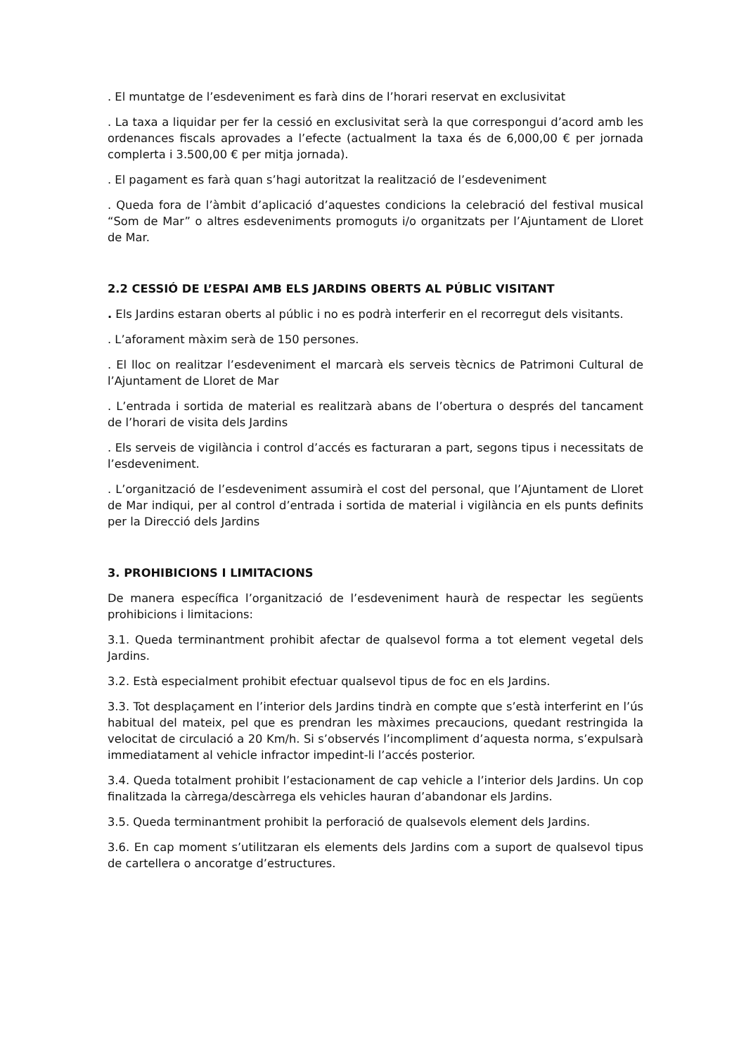. El muntatge de l’esdeveniment es farà dins de l’horari reservat en exclusivitat
. La taxa a liquidar per fer la cessió en exclusivitat serà la que correspongui d’acord amb les ordenances fiscals aprovades a l’efecte (actualment la taxa és de 6,000,00 € per jornada complerta i 3.500,00 € per mitja jornada).
. El pagament es farà quan s’hagi autoritzat la realització de l’esdeveniment
. Queda fora de l’àmbit d’aplicació d’aquestes condicions la celebració del festival musical “Som de Mar” o altres esdeveniments promoguts i/o organitzats per l’Ajuntament de Lloret de Mar.
2.2 CESSIÓ DE L’ESPAI AMB ELS JARDINS OBERTS AL PÚBLIC VISITANT
. Els Jardins estaran oberts al públic i no es podrà interferir en el recorregut dels visitants.
. L’aforament màxim serà de 150 persones.
. El lloc on realitzar l’esdeveniment el marcarà els serveis tècnics de Patrimoni Cultural de l’Ajuntament de Lloret de Mar
. L’entrada i sortida de material es realitzarà abans de l’obertura o després del tancament de l’horari de visita dels Jardins
. Els serveis de vigilància i control d’accés es facturaran a part, segons tipus i necessitats de l’esdeveniment.
. L’organització de l’esdeveniment assumirà el cost del personal, que l’Ajuntament de Lloret de Mar indiqui, per al control d’entrada i sortida de material i vigilància en els punts definits per la Direcció dels Jardins
3. PROHIBICIONS I LIMITACIONS
De manera específica l’organització de l’esdeveniment haurà de respectar les següents prohibicions i limitacions:
3.1. Queda terminantment prohibit afectar de qualsevol forma a tot element vegetal dels Jardins.
3.2. Està especialment prohibit efectuar qualsevol tipus de foc en els Jardins.
3.3. Tot desplaçament en l’interior dels Jardins tindrà en compte que s’està interferint en l’ús habitual del mateix, pel que es prendran les màximes precaucions, quedant restringida la velocitat de circulació a 20 Km/h. Si s’observés l’incompliment d’aquesta norma, s’expulsarà immediatament al vehicle infractor impedint-li l’accés posterior.
3.4. Queda totalment prohibit l’estacionament de cap vehicle a l’interior dels Jardins. Un cop finalitzada la càrrega/descàrrega els vehicles hauran d’abandonar els Jardins.
3.5. Queda terminantment prohibit la perforació de qualsevols element dels Jardins.
3.6. En cap moment s’utilitzaran els elements dels Jardins com a suport de qualsevol tipus de cartellera o ancoratge d’estructures.